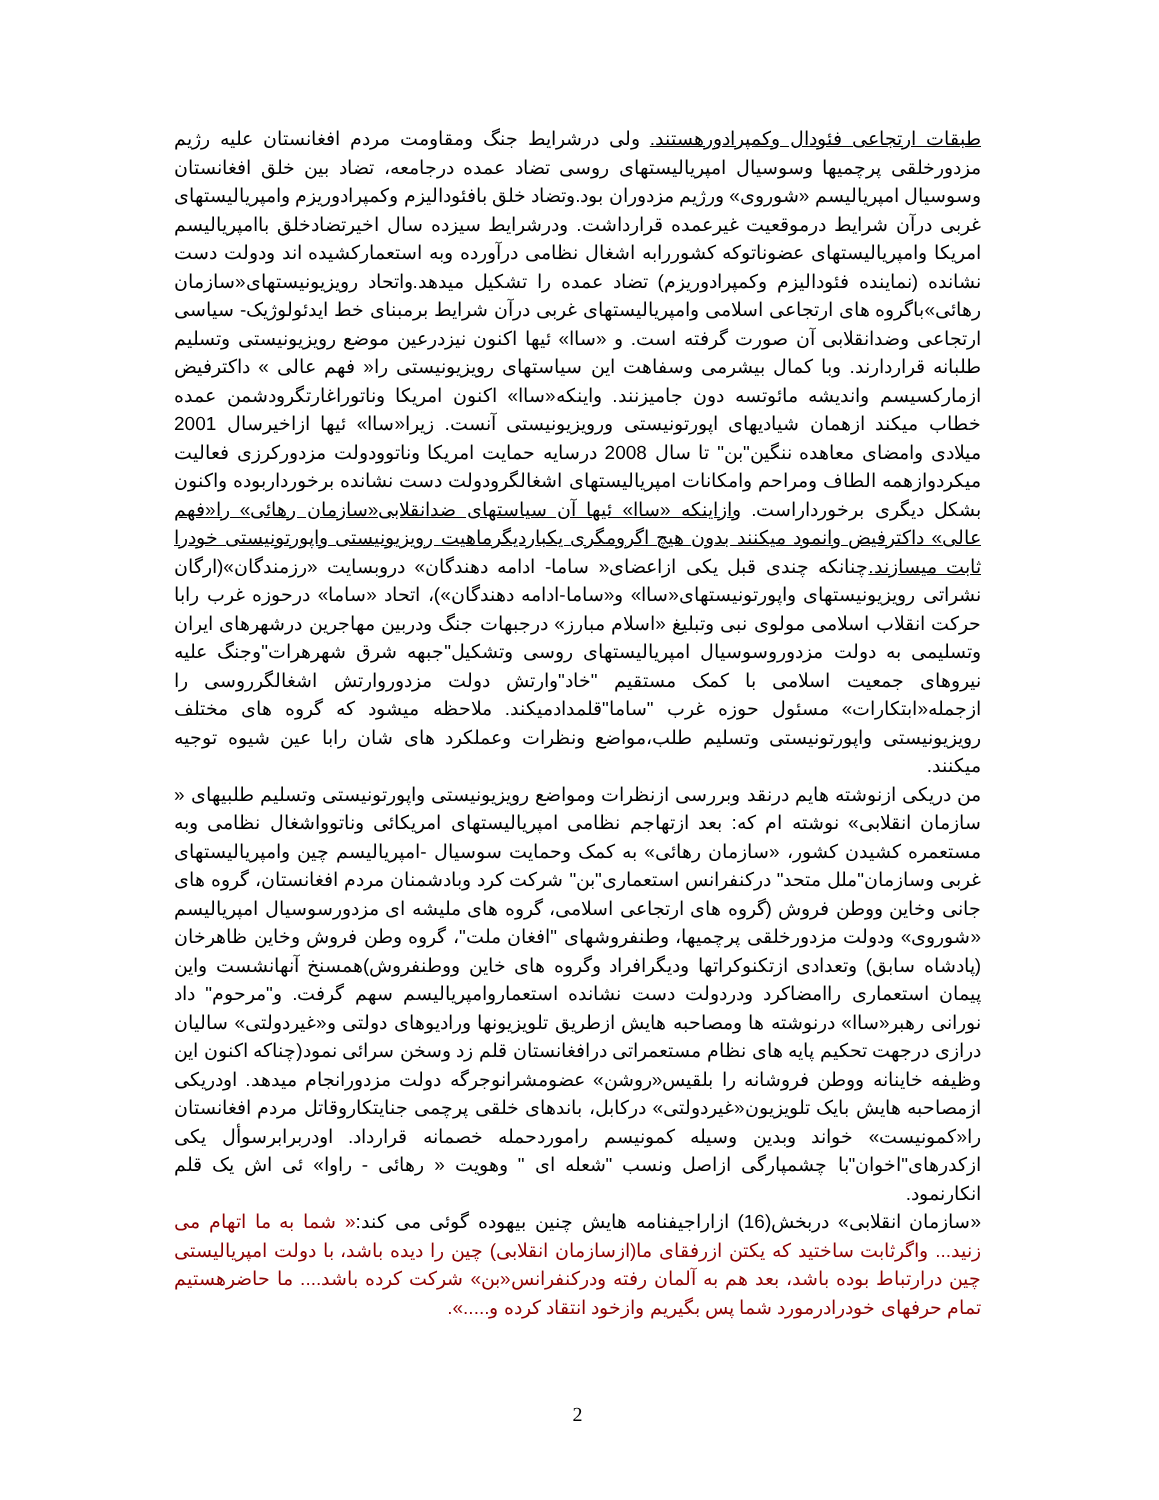طبقات ارتجاعی فئودال وکمپرادورهستند. ولی درشرایط جنگ ومقاومت مردم افغانستان علیه رژیم مزدورخلقی پرچمیها وسوسیال امپریالیستهای روسی تضاد عمده درجامعه، تضاد بین خلق افغانستان وسوسیال امپریالیسم «شوروی» ورژیم مزدوران بود.وتضاد خلق بافئودالیزم وکمپرادوریزم وامپریالیستهای غربی درآن شرایط درموقعیت غیرعمده قرارداشت. ودرشرایط سیزده سال اخیرتضادخلق باامپریالیسم امریکا وامپریالیستهای عضوناتوکه کشوررابه اشغال نظامی درآورده وبه استعمارکشیده اند ودولت دست نشانده (نماینده فئودالیزم وکمپرادوریزم) تضاد عمده را تشکیل میدهد.واتحاد رویزیونیستهای«سازمان رهائی»باگروه های ارتجاعی اسلامی وامپریالیستهای غربی درآن شرایط برمبنای خط ایدئولوژیک- سیاسی ارتجاعی وضدانقلابی آن صورت گرفته است. و «ساا» ئیها اکنون نیزدرعین موضع رویزیونیستی وتسلیم طلبانه قراردارند. وبا کمال بیشرمی وسفاهت این سیاستهای رویزیونیستی را« فهم عالی » داکترفیض ازمارکسیسم واندیشه مائوتسه دون جامیزنند. واینکه«ساا» اکنون امریکا وناتوراغارتگرودشمن عمده خطاب میکند ازهمان شیادیهای اپورتونیستی ورویزیونیستی آنست. زیرا«ساا» ئیها ازاخیرسال 2001 میلادی وامضای معاهده ننگین"بن" تا سال 2008 درسایه حمایت امریکا وناتوودولت مزدورکرزی فعالیت میکردوازهمه الطاف ومراحم وامکانات امپریالیستهای اشغالگرودولت دست نشانده برخورداربوده واکنون بشکل دیگری برخورداراست. وازاینکه «ساا» ئیها آن سیاستهای ضدانقلابی«سازمان رهائی» را«فهم عالی» داکترفیض وانمود میکنند بدون هیچ اگرومگری یکباردیگرماهیت رویزیونیستی واپورتونیستی خودرا ثابت میسازند. چنانکه چندی قبل یکی ازاعضای« ساما- ادامه دهندگان» دروبسایت «رزمندگان»(ارگان نشراتی رویزیونیستهای واپورتونیستهای«ساا» و«ساما-ادامه دهندگان»)، اتحاد «ساما» درحوزه غرب رابا حرکت انقلاب اسلامی مولوی نبی وتبلیغ «اسلام مبارز» درجبهات جنگ ودربین مهاجرین درشهرهای ایران وتسلیمی به دولت مزدوروسوسیال امپریالیستهای روسی وتشکیل"جبهه شرق شهرهرات"وجنگ علیه نیروهای جمعیت اسلامی با کمک مستقیم "خاد"وارتش دولت مزدوروارتش اشغالگرروسی را ازجمله«ابتکارات» مسئول حوزه غرب "ساما"قلمدادمیکند. ملاحظه میشود که گروه های مختلف رویزیونیستی واپورتونیستی وتسلیم طلب،مواضع ونظرات وعملکرد های شان رابا عین شیوه توجیه میکنند.
من دریکی ازنوشته هایم درنقد وبررسی ازنظرات ومواضع رویزیونیستی واپورتونیستی وتسلیم طلبیهای « سازمان انقلابی» نوشته ام که: بعد ازتهاجم نظامی امپریالیستهای امریکائی وناتوواشغال نظامی وبه مستعمره کشیدن کشور، «سازمان رهائی» به کمک وحمایت سوسیال -امپریالیسم چین وامپریالیستهای غربی وسازمان"ملل متحد" درکنفرانس استعماری"بن" شرکت کرد وبادشمنان مردم افغانستان، گروه های جانی وخاین ووطن فروش (گروه های ارتجاعی اسلامی، گروه های ملیشه ای مزدورسوسیال امپریالیسم «شوروی» ودولت مزدورخلقی پرچمیها، وطنفروشهای "افغان ملت"، گروه وطن فروش وخاین ظاهرخان (پادشاه سابق) وتعدادی ازتکنوکراتها ودیگرافراد وگروه های خاین ووطنفروش)همسنخ آنهانشست واین پیمان استعماری راامضاکرد ودردولت دست نشانده استعماروامپریالیسم سهم گرفت. و"مرحوم" داد نورانی رهبر«ساا» درنوشته ها ومصاحبه هایش ازطریق تلویزیونها ورادیوهای دولتی و«غیردولتی» سالیان درازی درجهت تحکیم پایه های نظام مستعمراتی درافغانستان قلم زد وسخن سرائی نمود(چناکه اکنون این وظیفه خاینانه ووطن فروشانه را بلقیس«روشن» عضومشرانوجرگه دولت مزدورانجام میدهد. اودریکی ازمصاحبه هایش بایک تلویزیون«غیردولتی» درکابل، باندهای خلقی پرچمی جنایتکاروقاتل مردم افغانستان را«کمونیست» خواند وبدین وسیله کمونیسم راموردحمله خصمانه قرارداد. اودربرابرسوأل یکی ازکدرهای"اخوان"با چشمپارگی ازاصل ونسب "شعله ای " وهویت « رهائی - راوا» ئی اش یک قلم انکارنمود.
«سازمان انقلابی» دربخش(16) ازاراجیفنامه هایش چنین بیهوده گوئی می کند:« شما به ما اتهام می زنید... واگرثابت ساختید که یکتن ازرفقای ما(ازسازمان انقلابی) چین را دیده باشد، با دولت امپریالیستی چین درارتباط بوده باشد، بعد هم به آلمان رفته ودرکنفرانس«بن» شرکت کرده باشد.... ما حاضرهستیم تمام حرفهای خودرادرمورد شما پس بگیریم وازخود انتقاد کرده و.....».
2